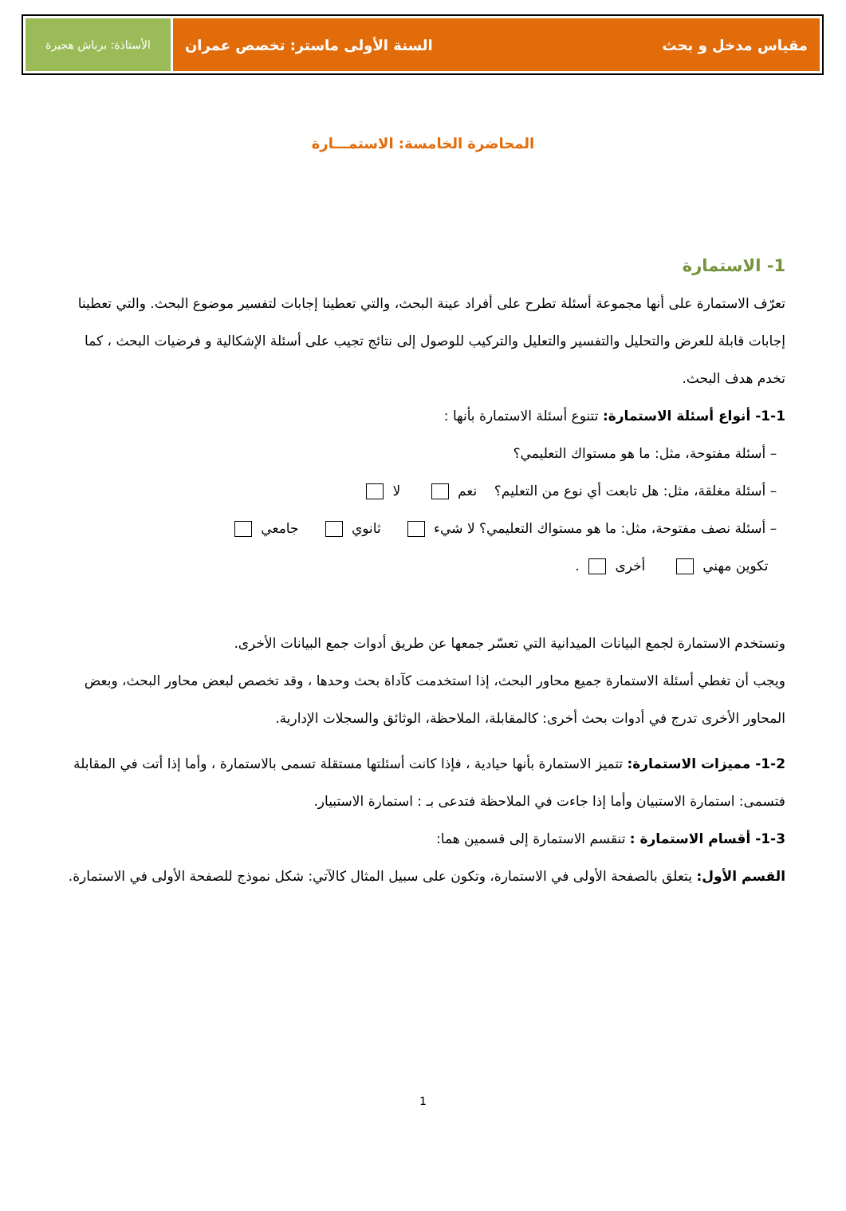مقياس مدخل و بحث السنة الأولى ماستر: تخصص عمران
الأستاذة: برباش هجيرة
المحاضرة الخامسة: الاستمـــارة
1- الاستمارة
تعرّف الاستمارة على أنها مجموعة أسئلة تطرح على أفراد عينة البحث، والتي تعطينا إجابات لتفسير موضوع البحث. والتي تعطينا إجابات قابلة للعرض والتحليل والتفسير والتعليل والتركيب للوصول إلى نتائج تجيب على أسئلة الإشكالية و فرضيات البحث ، كما تخدم هدف البحث.
1-1- أنواع أسئلة الاستمارة: تتنوع أسئلة الاستمارة بأنها :
– أسئلة مفتوحة، مثل: ما هو مستواك التعليمي؟
– أسئلة مغلقة، مثل: هل تابعت أي نوع من التعليم؟ نعم لا
– أسئلة نصف مفتوحة، مثل: ما هو مستواك التعليمي؟ لا شيء ثانوي جامعي
تكوين مهني أخرى .
وتستخدم الاستمارة لجمع البيانات الميدانية التي تعسّر جمعها عن طريق أدوات جمع البيانات الأخرى.
ويجب أن تغطي أسئلة الاستمارة جميع محاور البحث، إذا استخدمت كآداة بحث وحدها ، وقد تخصص لبعض محاور البحث، وبعض المحاور الأخرى تدرج في أدوات بحث أخرى: كالمقابلة، الملاحظة، الوثائق والسجلات الإدارية.
1-2- مميزات الاستمارة: تتميز الاستمارة بأنها حيادية ، فإذا كانت أسئلتها مستقلة تسمى بالاستمارة ، وأما إذا أتت في المقابلة فتسمى: استمارة الاستبيان وأما إذا جاءت في الملاحظة فتدعى بـ : استمارة الاستبيار.
1-3- أقسام الاستمارة : تنقسم الاستمارة إلى قسمين هما:
القسم الأول: يتعلق بالصفحة الأولى في الاستمارة، وتكون على سبيل المثال كالآتي: شكل نموذج للصفحة الأولى في الاستمارة.
1